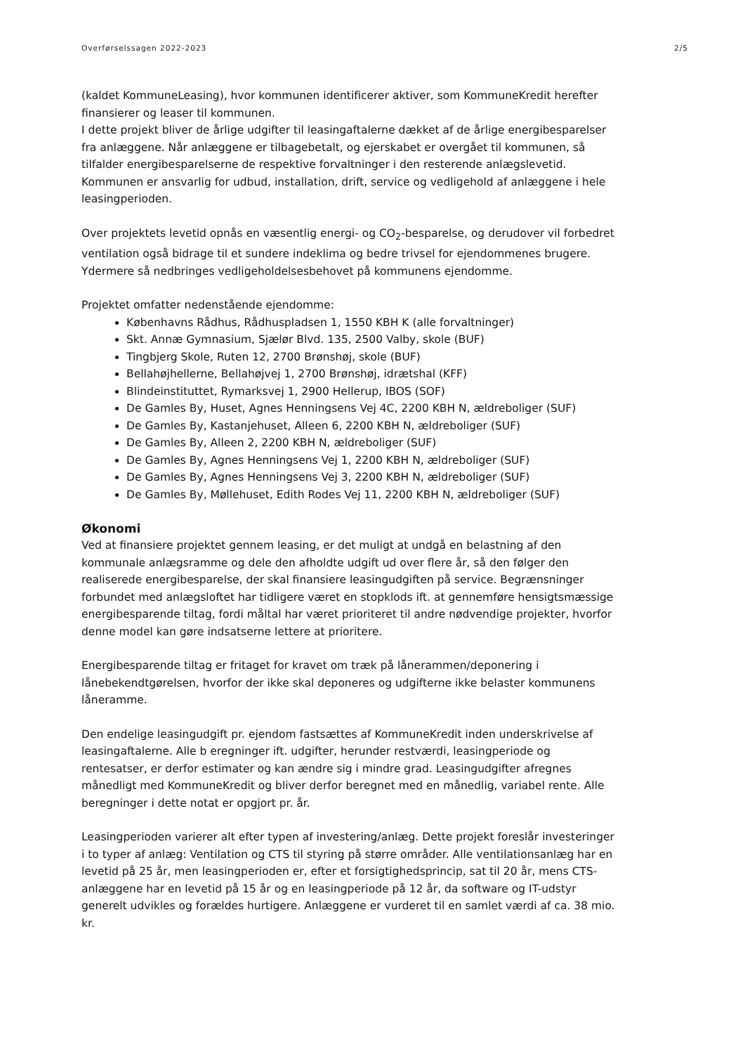Overførselssagen 2022-2023 2/5
(kaldet KommuneLeasing), hvor kommunen identificerer aktiver, som KommuneKredit herefter finansierer og leaser til kommunen.
I dette projekt bliver de årlige udgifter til leasingaftalerne dækket af de årlige energibesparelser fra anlæggene. Når anlæggene er tilbagebetalt, og ejerskabet er overgået til kommunen, så tilfalder energibesparelserne de respektive forvaltninger i den resterende anlægslevetid. Kommunen er ansvarlig for udbud, installation, drift, service og vedligehold af anlæggene i hele leasingperioden.
Over projektets levetid opnås en væsentlig energi- og CO<sub>2</sub>-besparelse, og derudover vil forbedret ventilation også bidrage til et sundere indeklima og bedre trivsel for ejendommenes brugere. Ydermere så nedbringes vedligeholdelsesbehovet på kommunens ejendomme.
Projektet omfatter nedenstående ejendomme:
Københavns Rådhus, Rådhuspladsen 1, 1550 KBH K (alle forvaltninger)
Skt. Annæ Gymnasium, Sjælør Blvd. 135, 2500 Valby, skole (BUF)
Tingbjerg Skole, Ruten 12, 2700 Brønshøj, skole (BUF)
Bellahøjhellerne, Bellahøjvej 1, 2700 Brønshøj, idrætshal (KFF)
Blindeinstituttet, Rymarksvej 1, 2900 Hellerup, IBOS (SOF)
De Gamles By, Huset, Agnes Henningsens Vej 4C, 2200 KBH N, ældreboliger (SUF)
De Gamles By, Kastanjehuset, Alleen 6, 2200 KBH N, ældreboliger (SUF)
De Gamles By, Alleen 2, 2200 KBH N, ældreboliger (SUF)
De Gamles By, Agnes Henningsens Vej 1, 2200 KBH N, ældreboliger (SUF)
De Gamles By, Agnes Henningsens Vej 3, 2200 KBH N, ældreboliger (SUF)
De Gamles By, Møllehuset, Edith Rodes Vej 11, 2200 KBH N, ældreboliger (SUF)
Økonomi
Ved at finansiere projektet gennem leasing, er det muligt at undgå en belastning af den kommunale anlægsramme og dele den afholdte udgift ud over flere år, så den følger den realiserede energibesparelse, der skal finansiere leasingudgiften på service. Begrænsninger forbundet med anlægsloftet har tidligere været en stopklods ift. at gennemføre hensigtsmæssige energibesparende tiltag, fordi måltal har været prioriteret til andre nødvendige projekter, hvorfor denne model kan gøre indsatserne lettere at prioritere.
Energibesparende tiltag er fritaget for kravet om træk på lånerammen/deponering i lånebekendtgørelsen, hvorfor der ikke skal deponeres og udgifterne ikke belaster kommunens låneramme.
Den endelige leasingudgift pr. ejendom fastsættes af KommuneKredit inden underskrivelse af leasingaftalerne. Alle b eregninger ift. udgifter, herunder restværdi, leasingperiode og rentesatser, er derfor estimater og kan ændre sig i mindre grad. Leasingudgifter afregnes månedligt med KommuneKredit og bliver derfor beregnet med en månedlig, variabel rente. Alle beregninger i dette notat er opgjort pr. år.
Leasingperioden varierer alt efter typen af investering/anlæg. Dette projekt foreslår investeringer i to typer af anlæg: Ventilation og CTS til styring på større områder. Alle ventilationsanlæg har en levetid på 25 år, men leasingperioden er, efter et forsigtighedsprincip, sat til 20 år, mens CTS-anlæggene har en levetid på 15 år og en leasingperiode på 12 år, da software og IT-udstyr generelt udvikles og forældes hurtigere. Anlæggene er vurderet til en samlet værdi af ca. 38 mio. kr.